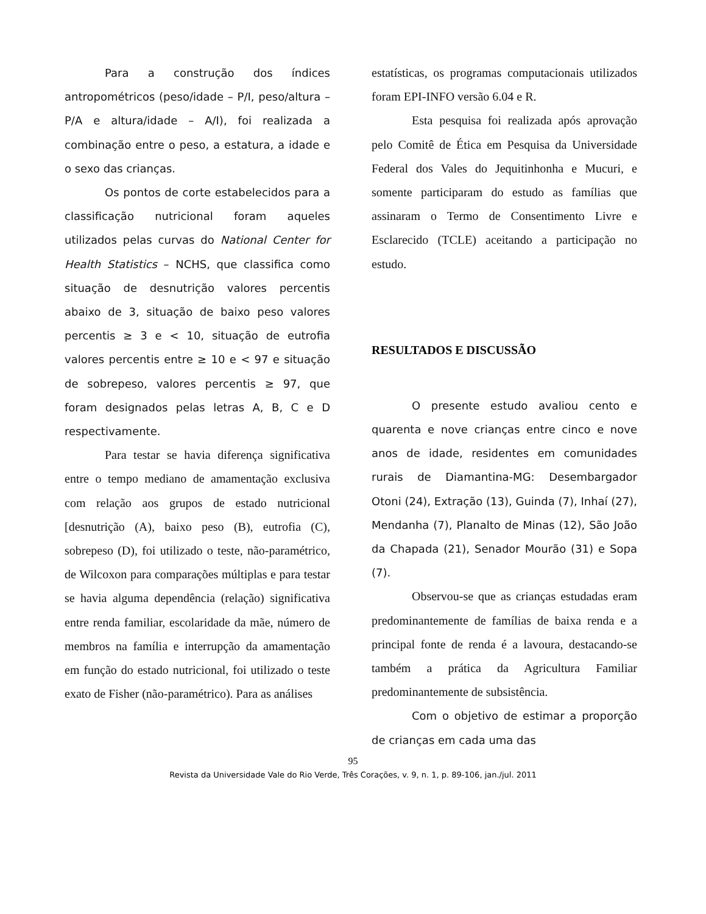Para a construção dos índices antropométricos (peso/idade – P/I, peso/altura – P/A e altura/idade – A/I), foi realizada a combinação entre o peso, a estatura, a idade e o sexo das crianças.
Os pontos de corte estabelecidos para a classificação nutricional foram aqueles utilizados pelas curvas do National Center for Health Statistics – NCHS, que classifica como situação de desnutrição valores percentis abaixo de 3, situação de baixo peso valores percentis ≥ 3 e < 10, situação de eutrofia valores percentis entre ≥ 10 e < 97 e situação de sobrepeso, valores percentis ≥ 97, que foram designados pelas letras A, B, C e D respectivamente.
Para testar se havia diferença significativa entre o tempo mediano de amamentação exclusiva com relação aos grupos de estado nutricional [desnutrição (A), baixo peso (B), eutrofia (C), sobrepeso (D), foi utilizado o teste, não-paramétrico, de Wilcoxon para comparações múltiplas e para testar se havia alguma dependência (relação) significativa entre renda familiar, escolaridade da mãe, número de membros na família e interrupção da amamentação em função do estado nutricional, foi utilizado o teste exato de Fisher (não-paramétrico). Para as análises
estatísticas, os programas computacionais utilizados foram EPI-INFO versão 6.04 e R.
Esta pesquisa foi realizada após aprovação pelo Comitê de Ética em Pesquisa da Universidade Federal dos Vales do Jequitinhonha e Mucuri, e somente participaram do estudo as famílias que assinaram o Termo de Consentimento Livre e Esclarecido (TCLE) aceitando a participação no estudo.
RESULTADOS E DISCUSSÃO
O presente estudo avaliou cento e quarenta e nove crianças entre cinco e nove anos de idade, residentes em comunidades rurais de Diamantina-MG: Desembargador Otoni (24), Extração (13), Guinda (7), Inhaí (27), Mendanha (7), Planalto de Minas (12), São João da Chapada (21), Senador Mourão (31) e Sopa (7).
Observou-se que as crianças estudadas eram predominantemente de famílias de baixa renda e a principal fonte de renda é a lavoura, destacando-se também a prática da Agricultura Familiar predominantemente de subsistência.
Com o objetivo de estimar a proporção de crianças em cada uma das
95
Revista da Universidade Vale do Rio Verde, Três Corações, v. 9, n. 1, p. 89-106, jan./jul. 2011